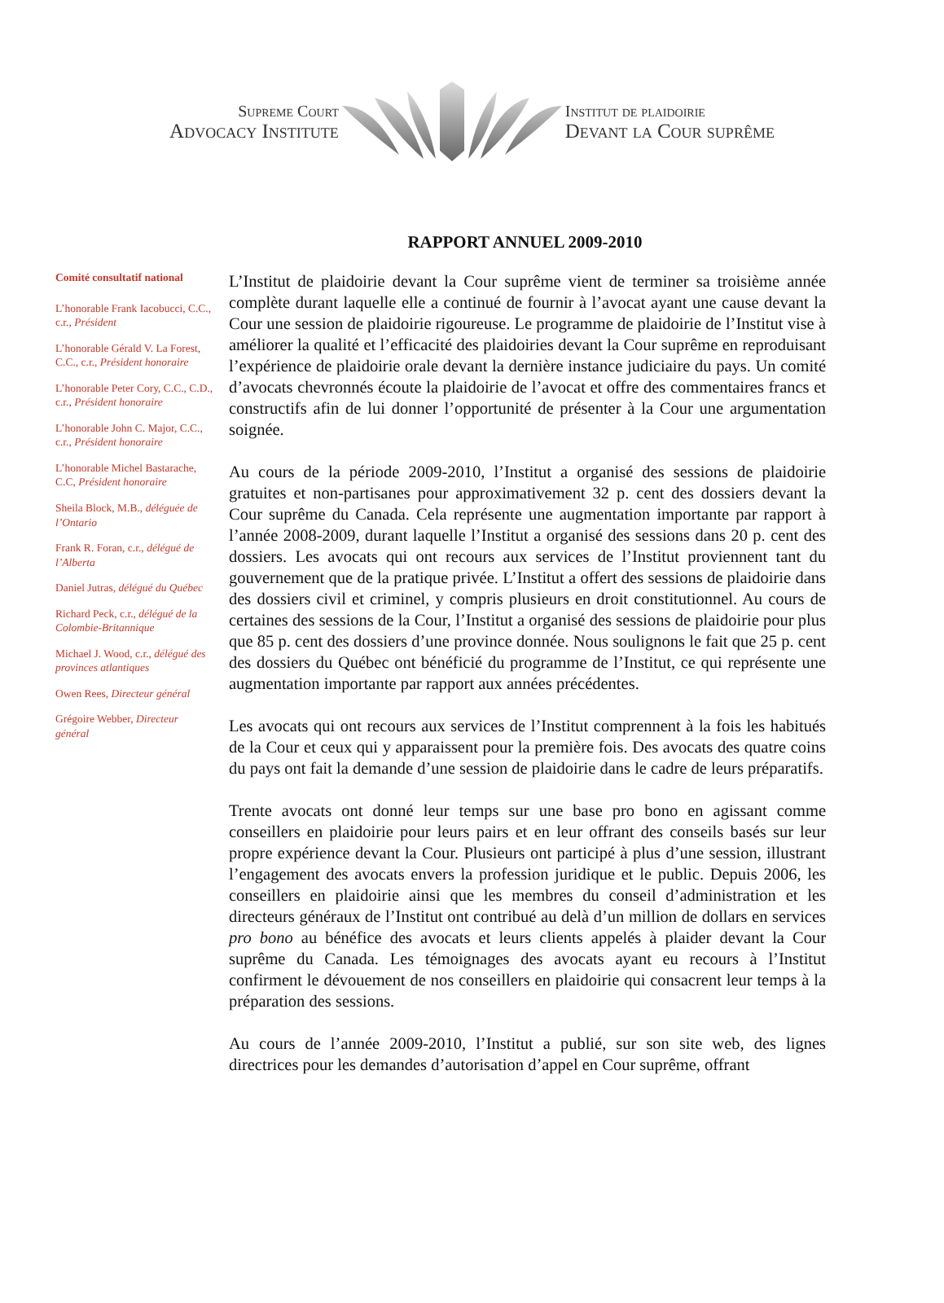Supreme Court
Advocacy Institute
Institut de plaidoirie
Devant la Cour suprême
RAPPORT ANNUEL 2009-2010
Comité consultatif national
L’honorable Frank Iacobucci, C.C., c.r., Président
L’honorable Gérald V. La Forest, C.C., c.r., Président honoraire
L’honorable Peter Cory, C.C., C.D., c.r., Président honoraire
L’honorable John C. Major, C.C., c.r., Président honoraire
L’honorable Michel Bastarache, C.C, Président honoraire
Sheila Block, M.B., déléguée de l’Ontario
Frank R. Foran, c.r., délégué de l’Alberta
Daniel Jutras, délégué du Québec
Richard Peck, c.r., délégué de la Colombie-Britannique
Michael J. Wood, c.r., délégué des provinces atlantiques
Owen Rees, Directeur général
Grégoire Webber, Directeur général
L’Institut de plaidoirie devant la Cour suprême vient de terminer sa troisième année complète durant laquelle elle a continué de fournir à l’avocat ayant une cause devant la Cour une session de plaidoirie rigoureuse. Le programme de plaidoirie de l’Institut vise à améliorer la qualité et l’efficacité des plaidoiries devant la Cour suprême en reproduisant l’expérience de plaidoirie orale devant la dernière instance judiciaire du pays. Un comité d’avocats chevronnés écoute la plaidoirie de l’avocat et offre des commentaires francs et constructifs afin de lui donner l’opportunité de présenter à la Cour une argumentation soignée.
Au cours de la période 2009-2010, l’Institut a organisé des sessions de plaidoirie gratuites et non-partisanes pour approximativement 32 p. cent des dossiers devant la Cour suprême du Canada. Cela représente une augmentation importante par rapport à l’année 2008-2009, durant laquelle l’Institut a organisé des sessions dans 20 p. cent des dossiers. Les avocats qui ont recours aux services de l’Institut proviennent tant du gouvernement que de la pratique privée. L’Institut a offert des sessions de plaidoirie dans des dossiers civil et criminel, y compris plusieurs en droit constitutionnel. Au cours de certaines des sessions de la Cour, l’Institut a organisé des sessions de plaidoirie pour plus que 85 p. cent des dossiers d’une province donnée. Nous soulignons le fait que 25 p. cent des dossiers du Québec ont bénéficié du programme de l’Institut, ce qui représente une augmentation importante par rapport aux années précédentes.
Les avocats qui ont recours aux services de l’Institut comprennent à la fois les habitués de la Cour et ceux qui y apparaissent pour la première fois. Des avocats des quatre coins du pays ont fait la demande d’une session de plaidoirie dans le cadre de leurs préparatifs.
Trente avocats ont donné leur temps sur une base pro bono en agissant comme conseillers en plaidoirie pour leurs pairs et en leur offrant des conseils basés sur leur propre expérience devant la Cour. Plusieurs ont participé à plus d’une session, illustrant l’engagement des avocats envers la profession juridique et le public. Depuis 2006, les conseillers en plaidoirie ainsi que les membres du conseil d’administration et les directeurs généraux de l’Institut ont contribué au delà d’un million de dollars en services pro bono au bénéfice des avocats et leurs clients appelés à plaider devant la Cour suprême du Canada. Les témoignages des avocats ayant eu recours à l’Institut confirment le dévouement de nos conseillers en plaidoirie qui consacrent leur temps à la préparation des sessions.
Au cours de l’année 2009-2010, l’Institut a publié, sur son site web, des lignes directrices pour les demandes d’autorisation d’appel en Cour suprême, offrant